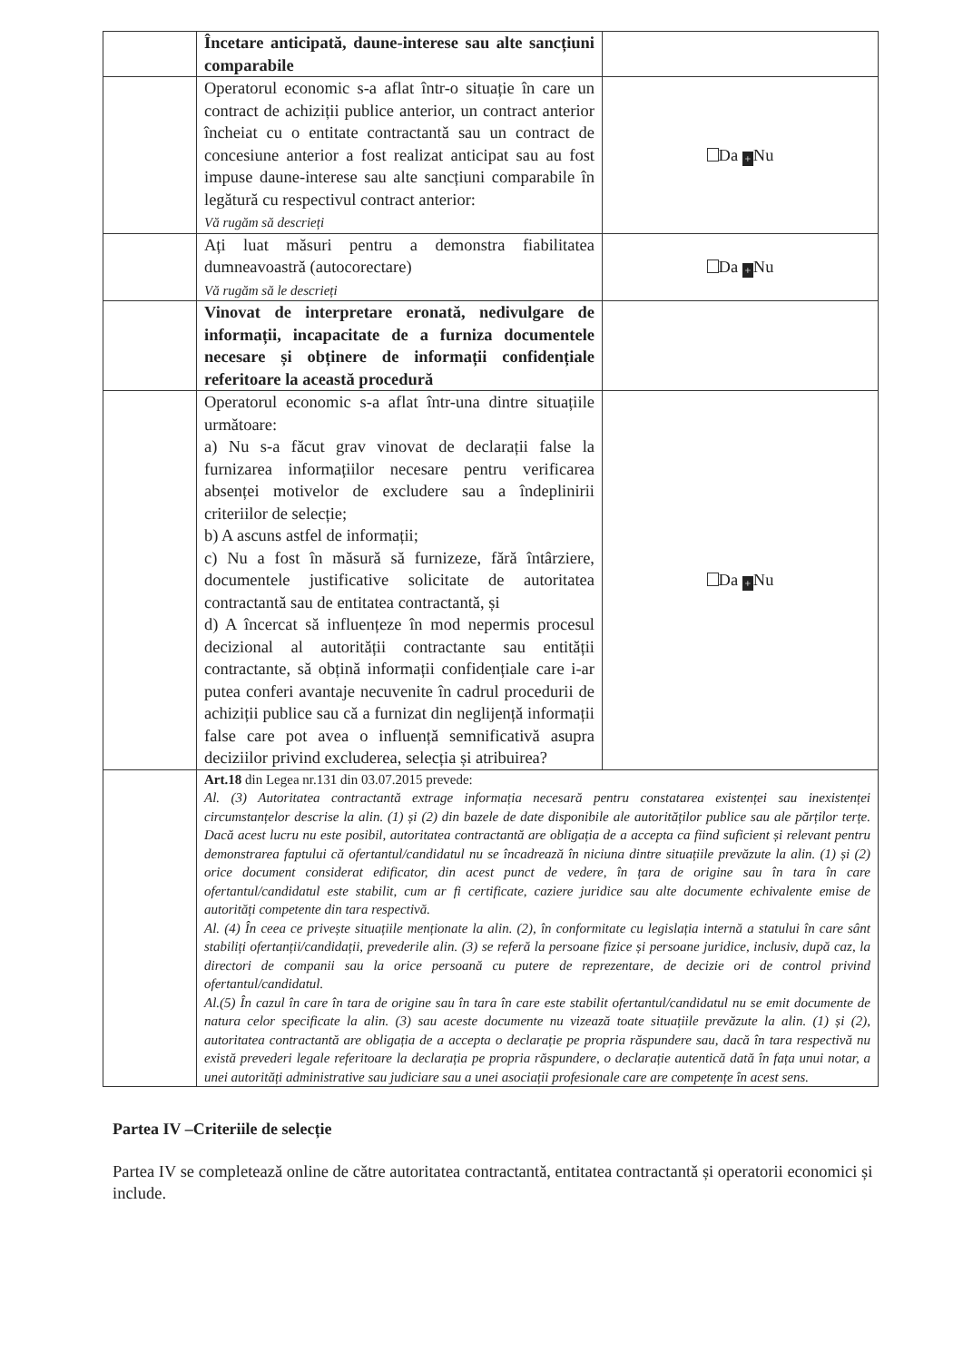| | Încetare anticipată, daune-interese sau alte sancțiuni comparabile | |
| | Operatorul economic s-a aflat într-o situație în care un contract de achiziții publice anterior, un contract anterior încheiat cu o entitate contractantă sau un contract de concesiune anterior a fost realizat anticipat sau au fost impuse daune-interese sau alte sancțiuni comparabile în legătură cu respectivul contract anterior: Vă rugăm să descrieți | Da + Nu |
| | Ați luat măsuri pentru a demonstra fiabilitatea dumneavoastră (autocorectare) Vă rugăm să le descrieți | Da + Nu |
| | Vinovat de interpretare eronată, nedivulgare de informații, incapacitate de a furniza documentele necesare și obținere de informații confidențiale referitoare la această procedură | |
| | Operatorul economic s-a aflat într-una dintre situațiile următoare: a) Nu s-a făcut grav vinovat de declarații false la furnizarea informațiilor necesare pentru verificarea absenței motivelor de excludere sau a îndeplinirii criteriilor de selecție; b) A ascuns astfel de informații; c) Nu a fost în măsură să furnizeze, fără întârziere, documentele justificative solicitate de autoritatea contractantă sau de entitatea contractantă, și d) A încercat să influențeze în mod nepermis procesul decizional al autorității contractante sau entității contractante, să obțină informații confidențiale care i-ar putea conferi avantaje necuvenite în cadrul procedurii de achiziții publice sau că a furnizat din neglijență informații false care pot avea o influență semnificativă asupra deciziilor privind excluderea, selecția și atribuirea? | Da + Nu |
| | Art.18 din Legea nr.131 din 03.07.2015 prevede: Al. (3) Autoritatea contractantă extrage informația necesară pentru constatarea existenței sau inexistenței circumstanțelor descrise la alin. (1) și (2) din bazele de date disponibile ale autorităților publice sau ale părților terțe. Dacă acest lucru nu este posibil, autoritatea contractantă are obligația de a accepta ca fiind suficient și relevant pentru demonstrarea faptului că ofertantul/candidatul nu se încadrează în niciuna dintre situațiile prevăzute la alin. (1) și (2) orice document considerat edificator, din acest punct de vedere, în țara de origine sau în tara în care ofertantul/candidatul este stabilit, cum ar fi certificate, caziere juridice sau alte documente echivalente emise de autorități competente din tara respectivă. Al. (4) În ceea ce privește situațiile menționate la alin. (2), în conformitate cu legislația internă a statului în care sânt stabiliți ofertanții/candidații, prevederile alin. (3) se referă la persoane fizice și persoane juridice, inclusiv, după caz, la directori de companii sau la orice persoană cu putere de reprezentare, de decizie ori de control privind ofertantul/candidatul. Al.(5) În cazul în care în tara de origine sau în tara în care este stabilit ofertantul/candidatul nu se emit documente de natura celor specificate la alin. (3) sau aceste documente nu vizează toate situațiile prevăzute la alin. (1) și (2), autoritatea contractantă are obligația de a accepta o declarație pe propria răspundere sau, dacă în tara respectivă nu există prevederi legale referitoare la declarația pe propria răspundere, o declarație autentică dată în fața unui notar, a unei autorități administrative sau judiciare sau a unei asociații profesionale care are competențe în acest sens. | |
Partea IV –Criteriile de selecție
Partea IV se completează online de către autoritatea contractantă, entitatea contractantă și operatorii economici și include.